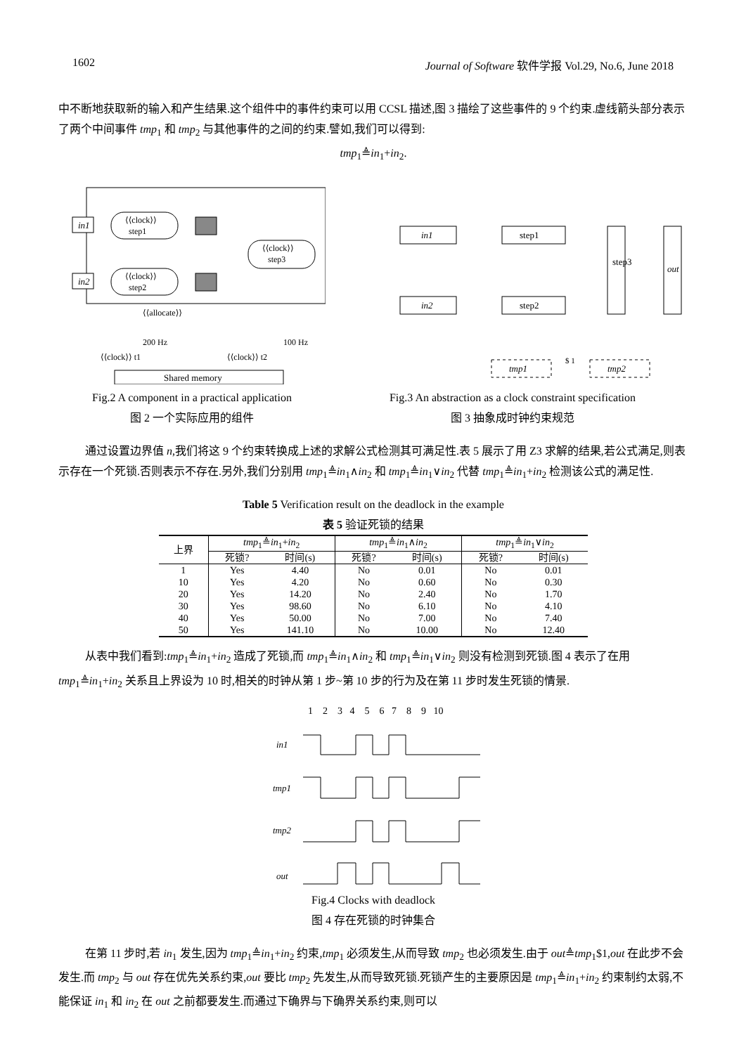1602 Journal of Software 软件学报 Vol.29, No.6, June 2018
中不断地获取新的输入和产生结果.这个组件中的事件约束可以用 CCSL 描述,图 3 描绘了这些事件的 9 个约束.虚线箭头部分表示了两个中间事件 tmp<sub>1</sub> 和 tmp<sub>2</sub> 与其他事件的之间的约束.譬如,我们可以得到:
tmp<sub>1</sub>≜in<sub>1</sub>+in<sub>2</sub>.
in1
in2
⟨⟨clock⟩⟩
step1
⟨⟨clock⟩⟩
step2
⟨⟨clock⟩⟩
step3
⟨⟨allocate⟩⟩
200 Hz
100 Hz
⟨⟨clock⟩⟩ t1
⟨⟨clock⟩⟩ t2
Shared memory
Fig.2 A component in a practical application
图 2 一个实际应用的组件
in1
in2
step1
step2
step3
out
tmp1
tmp2
$ 1
Fig.3 An abstraction as a clock constraint specification
图 3 抽象成时钟约束规范
通过设置边界值 n,我们将这 9 个约束转换成上述的求解公式检测其可满足性.表 5 展示了用 Z3 求解的结果,若公式满足,则表示存在一个死锁.否则表示不存在.另外,我们分别用 tmp<sub>1</sub>≜in<sub>1</sub>∧in<sub>2</sub> 和 tmp<sub>1</sub>≜in<sub>1</sub>∨in<sub>2</sub> 代替 tmp<sub>1</sub>≜in<sub>1</sub>+in<sub>2</sub> 检测该公式的满足性.
Table 5 Verification result on the deadlock in the example
表 5 验证死锁的结果
| 上界 | tmp<sub>1</sub>≜ in<sub>1</sub>+ in<sub>2</sub> | | tmp<sub>1</sub>≜ in<sub>1</sub>∧ in<sub>2</sub> | | tmp<sub>1</sub>≜ in<sub>1</sub>∨ in<sub>2</sub> | |
| --- | --- | --- | --- | --- | --- | --- |
| | 死锁? | 时间(s) | 死锁? | 时间(s) | 死锁? | 时间(s) |
| 1 | Yes | 4.40 | No | 0.01 | No | 0.01 |
| 10 | Yes | 4.20 | No | 0.60 | No | 0.30 |
| 20 | Yes | 14.20 | No | 2.40 | No | 1.70 |
| 30 | Yes | 98.60 | No | 6.10 | No | 4.10 |
| 40 | Yes | 50.00 | No | 7.00 | No | 7.40 |
| 50 | Yes | 141.10 | No | 10.00 | No | 12.40 |
从表中我们看到:tmp<sub>1</sub>≜in<sub>1</sub>+in<sub>2</sub> 造成了死锁,而 tmp<sub>1</sub>≜in<sub>1</sub>∧in<sub>2</sub> 和 tmp<sub>1</sub>≜in<sub>1</sub>∨in<sub>2</sub> 则没有检测到死锁.图 4 表示了在用 tmp<sub>1</sub>≜in<sub>1</sub>+in<sub>2</sub> 关系且上界设为 10 时,相关的时钟从第 1 步~第 10 步的行为及在第 11 步时发生死锁的情景.
1 2 3 4 5 6 7 8 9 10
in1
tmp1
tmp2
out
Fig.4 Clocks with deadlock
图 4 存在死锁的时钟集合
在第 11 步时,若 in<sub>1</sub> 发生,因为 tmp<sub>1</sub>≜in<sub>1</sub>+in<sub>2</sub> 约束,tmp<sub>1</sub> 必须发生,从而导致 tmp<sub>2</sub> 也必须发生.由于 out≜tmp<sub>1</sub>$1,out 在此步不会发生.而 tmp<sub>2</sub> 与 out 存在优先关系约束,out 要比 tmp<sub>2</sub> 先发生,从而导致死锁.死锁产生的主要原因是 tmp<sub>1</sub>≜in<sub>1</sub>+in<sub>2</sub> 约束制约太弱,不能保证 in<sub>1</sub> 和 in<sub>2</sub> 在 out 之前都要发生.而通过下确界与下确界关系约束,则可以